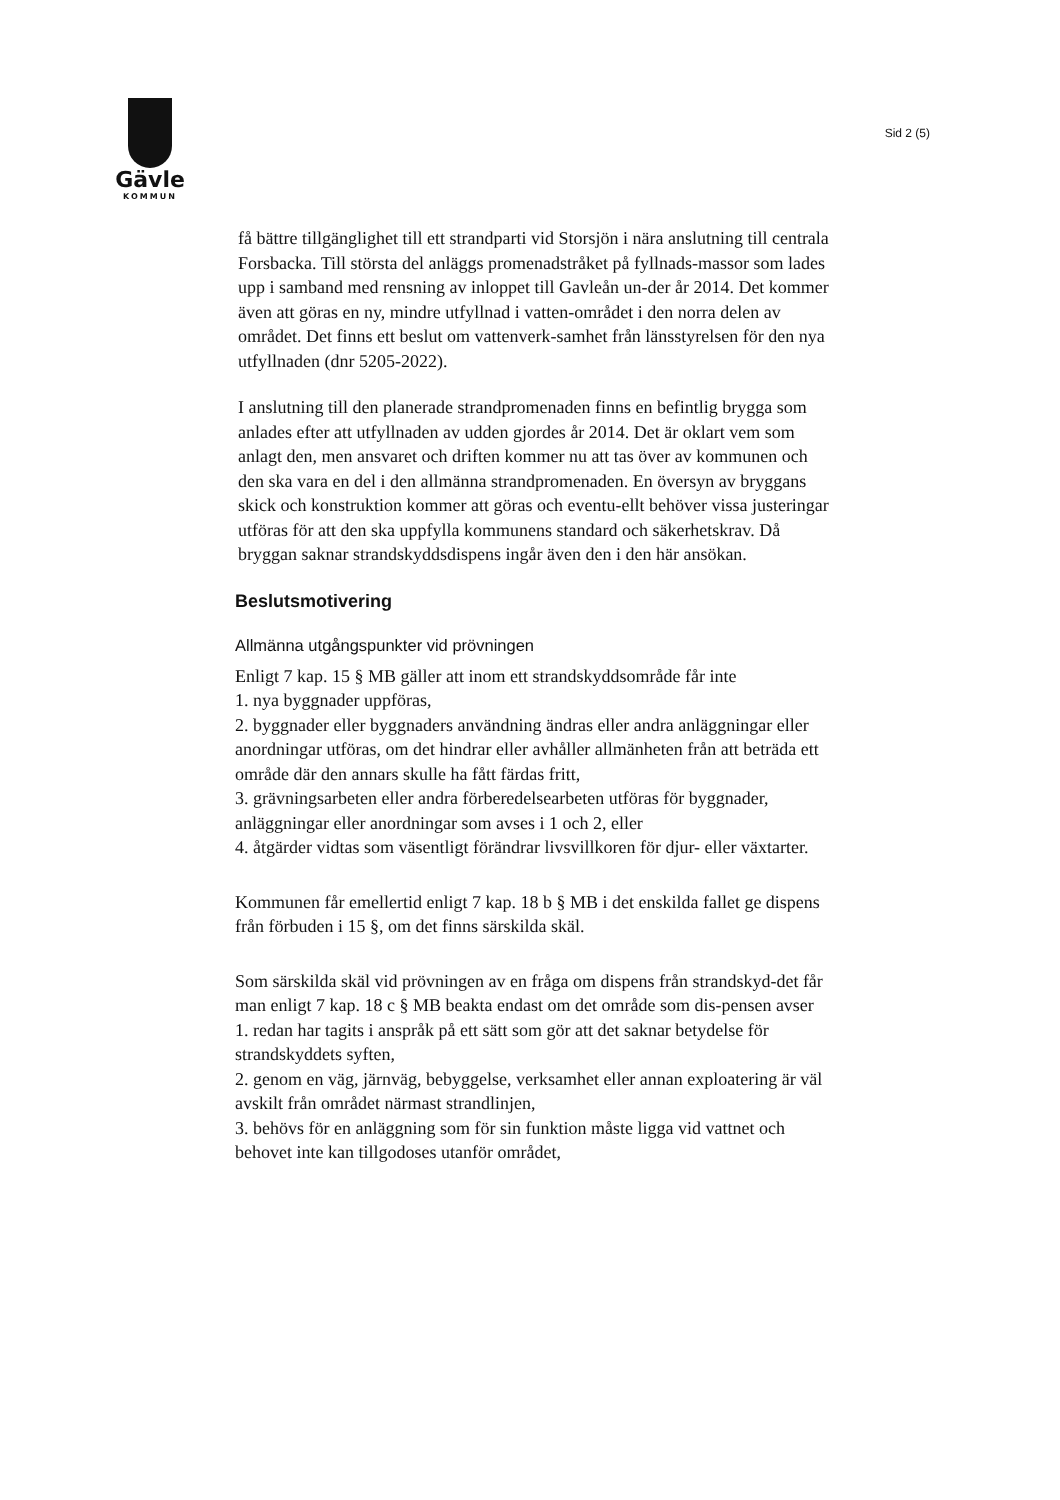Gävle
KOMMUN
Sid 2 (5)
få bättre tillgänglighet till ett strandparti vid Storsjön i nära anslutning till centrala Forsbacka. Till största del anläggs promenadstråket på fyllnads-massor som lades upp i samband med rensning av inloppet till Gavleån un-der år 2014. Det kommer även att göras en ny, mindre utfyllnad i vatten-området i den norra delen av området. Det finns ett beslut om vattenverk-samhet från länsstyrelsen för den nya utfyllnaden (dnr 5205-2022).
I anslutning till den planerade strandpromenaden finns en befintlig brygga som anlades efter att utfyllnaden av udden gjordes år 2014. Det är oklart vem som anlagt den, men ansvaret och driften kommer nu att tas över av kommunen och den ska vara en del i den allmänna strandpromenaden. En översyn av bryggans skick och konstruktion kommer att göras och eventu-ellt behöver vissa justeringar utföras för att den ska uppfylla kommunens standard och säkerhetskrav. Då bryggan saknar strandskyddsdispens ingår även den i den här ansökan.
Beslutsmotivering
Allmänna utgångspunkter vid prövningen
Enligt 7 kap. 15 § MB gäller att inom ett strandskyddsområde får inte
1. nya byggnader uppföras,
2. byggnader eller byggnaders användning ändras eller andra anläggningar eller anordningar utföras, om det hindrar eller avhåller allmänheten från att beträda ett område där den annars skulle ha fått färdas fritt,
3. grävningsarbeten eller andra förberedelsearbeten utföras för byggnader, anläggningar eller anordningar som avses i 1 och 2, eller
4. åtgärder vidtas som väsentligt förändrar livsvillkoren för djur- eller växtarter.
Kommunen får emellertid enligt 7 kap. 18 b § MB i det enskilda fallet ge dispens från förbuden i 15 §, om det finns särskilda skäl.
Som särskilda skäl vid prövningen av en fråga om dispens från strandskyd-det får man enligt 7 kap. 18 c § MB beakta endast om det område som dis-pensen avser
1. redan har tagits i anspråk på ett sätt som gör att det saknar betydelse för strandskyddets syften,
2. genom en väg, järnväg, bebyggelse, verksamhet eller annan exploatering är väl avskilt från området närmast strandlinjen,
3. behövs för en anläggning som för sin funktion måste ligga vid vattnet och behovet inte kan tillgodoses utanför området,